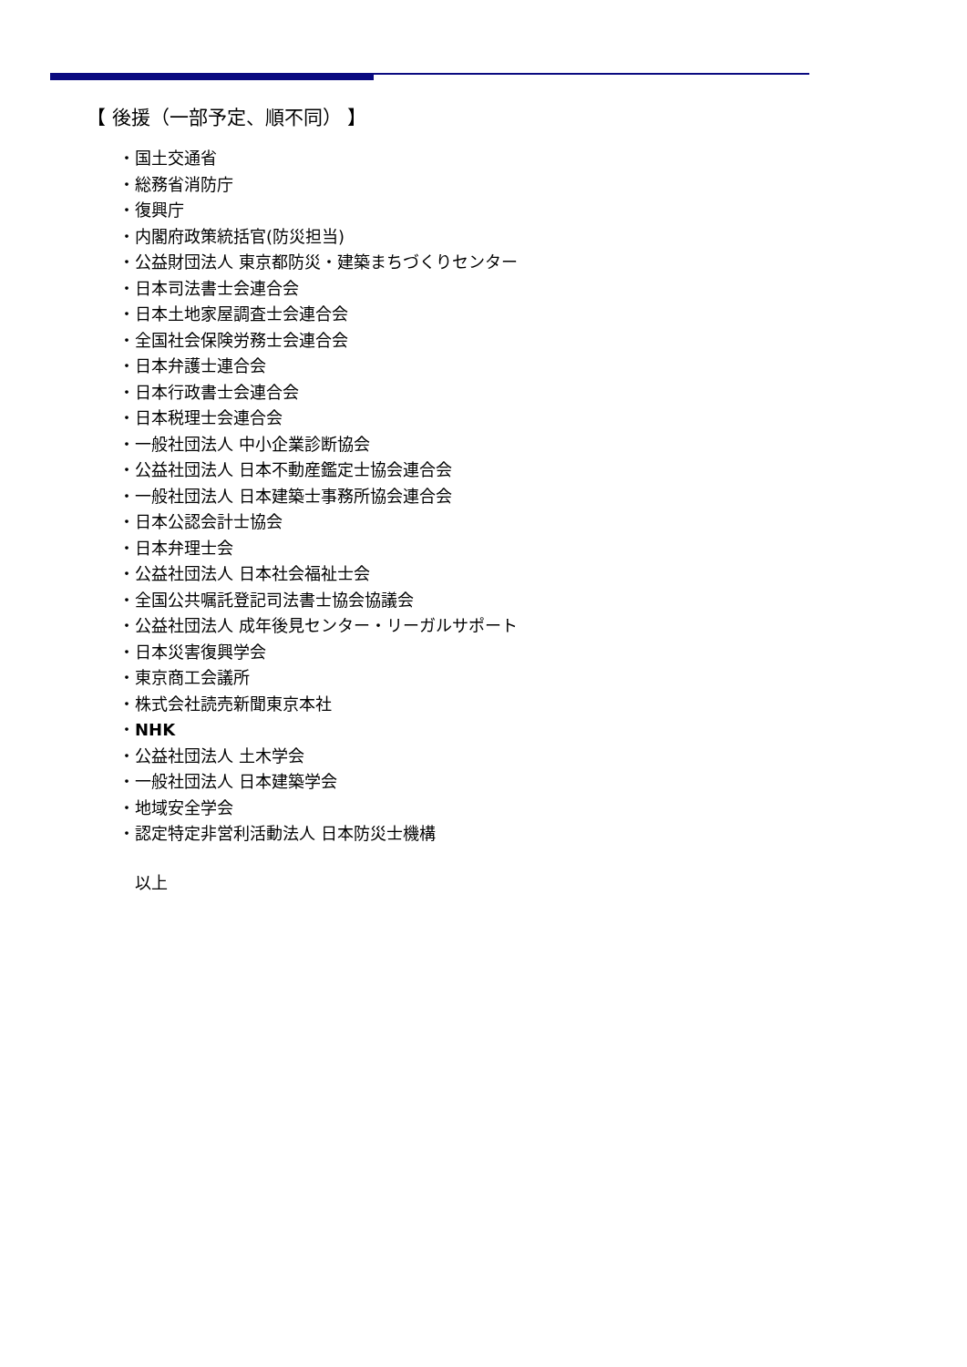【 後援（一部予定、順不同） 】
・国土交通省
・総務省消防庁
・復興庁
・内閣府政策統括官(防災担当)
・公益財団法人 東京都防災・建築まちづくりセンター
・日本司法書士会連合会
・日本土地家屋調査士会連合会
・全国社会保険労務士会連合会
・日本弁護士連合会
・日本行政書士会連合会
・日本税理士会連合会
・一般社団法人 中小企業診断協会
・公益社団法人 日本不動産鑑定士協会連合会
・一般社団法人 日本建築士事務所協会連合会
・日本公認会計士協会
・日本弁理士会
・公益社団法人 日本社会福祉士会
・全国公共嘱託登記司法書士協会協議会
・公益社団法人 成年後見センター・リーガルサポート
・日本災害復興学会
・東京商工会議所
・株式会社読売新聞東京本社
・NHK
・公益社団法人 土木学会
・一般社団法人 日本建築学会
・地域安全学会
・認定特定非営利活動法人 日本防災士機構
以上